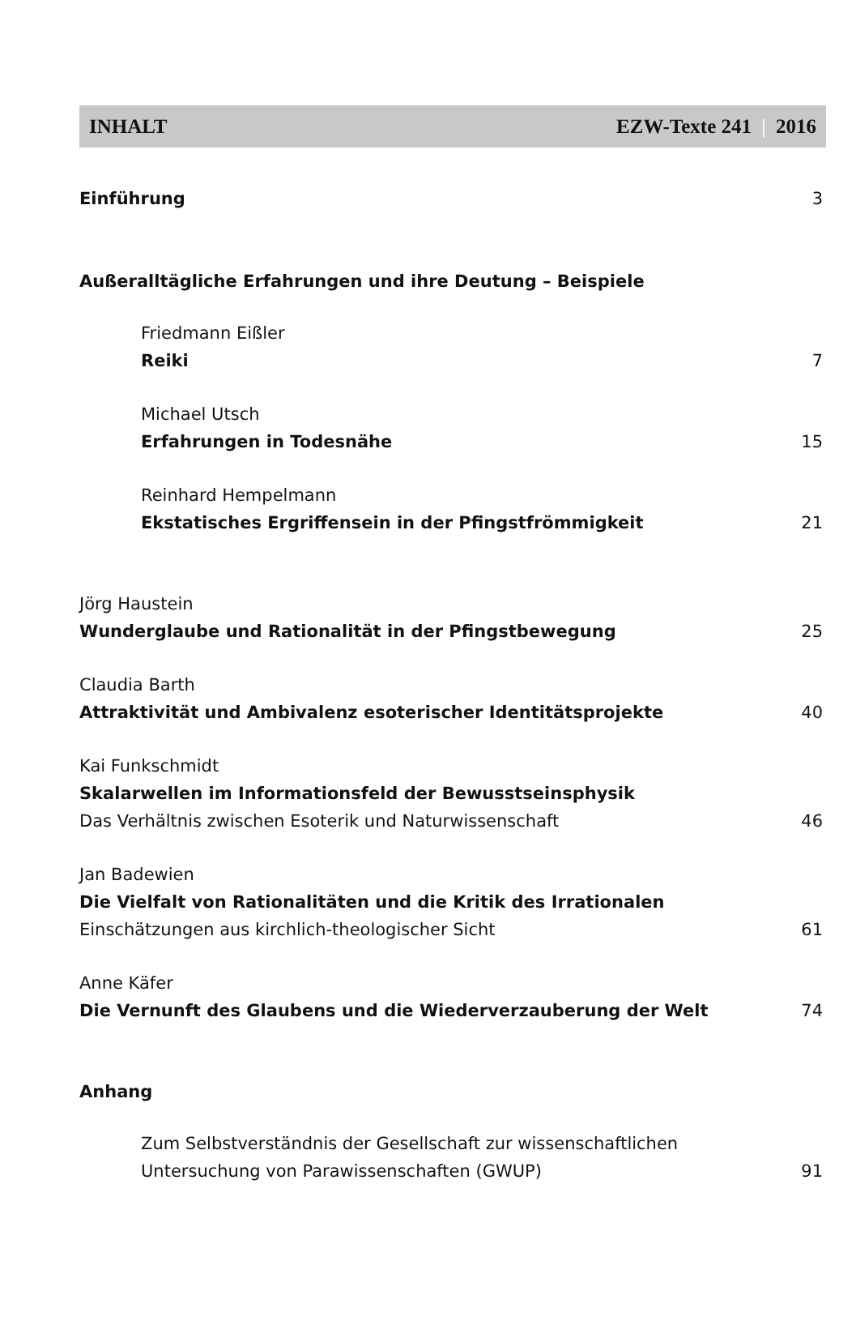INHALT EZW-Texte 241 | 2016
Einführung 3
Außeralltägliche Erfahrungen und ihre Deutung – Beispiele
Friedmann Eißler
Reiki 7
Michael Utsch
Erfahrungen in Todesnähe 15
Reinhard Hempelmann
Ekstatisches Ergriffensein in der Pfingstfrömmigkeit 21
Jörg Haustein
Wunderglaube und Rationalität in der Pfingstbewegung 25
Claudia Barth
Attraktivität und Ambivalenz esoterischer Identitätsprojekte 40
Kai Funkschmidt
Skalarwellen im Informationsfeld der Bewusstseinsphysik
Das Verhältnis zwischen Esoterik und Naturwissenschaft 46
Jan Badewien
Die Vielfalt von Rationalitäten und die Kritik des Irrationalen
Einschätzungen aus kirchlich-theologischer Sicht 61
Anne Käfer
Die Vernunft des Glaubens und die Wiederverzauberung der Welt 74
Anhang
Zum Selbstverständnis der Gesellschaft zur wissenschaftlichen
Untersuchung von Parawissenschaften (GWUP) 91